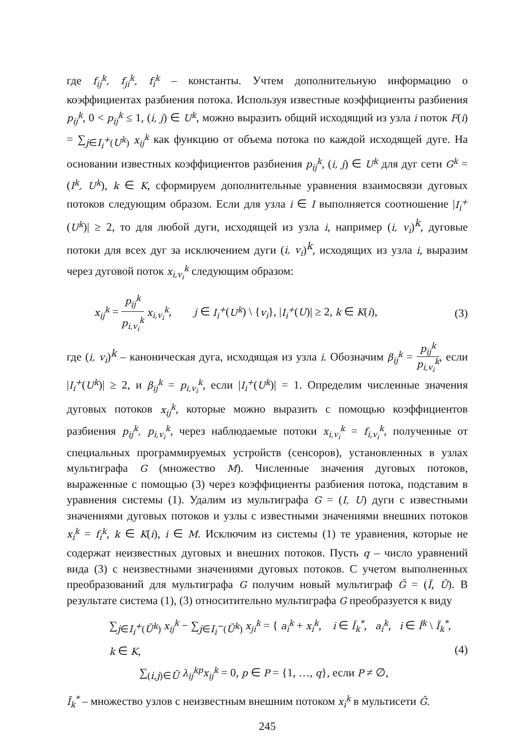где f<sub>ij</sub><sup>k</sup>, f<sub>ji</sub><sup>k</sup>, f<sub>i</sub><sup>k</sup> – константы. Учтем дополнительную информацию о коэффициентах разбиения потока. Используя известные коэффициенты разбиения p<sub>ij</sub><sup>k</sup>, 0 < p<sub>ij</sub><sup>k</sup> ≤ 1, (i, j) ∈ U<sup>k</sup>, можно выразить общий исходящий из узла i поток F(i) = ∑<sub>j∈I<sub>i</sub><sup>+</sup>(U<sup>k</sup>)</sub> x<sub>ij</sub><sup>k</sup> как функцию от объема потока по каждой исходящей дуге. На основании известных коэффициентов разбиения p<sub>ij</sub><sup>k</sup>, (i, j) ∈ U<sup>k</sup> для дуг сети G<sup>k</sup> = (I<sup>k</sup>, U<sup>k</sup>), k ∈ K, сформируем дополнительные уравнения взаимосвязи дуговых потоков следующим образом. Если для узла i ∈ I выполняется соотношение |I<sub>i</sub><sup>+</sup>(U<sup>k</sup>)| ≥ 2, то для любой дуги, исходящей из узла i, например (i, v<sub>i</sub>)<sup>k</sup>, дуговые потоки для всех дуг за исключением дуги (i, v<sub>i</sub>)<sup>k</sup>, исходящих из узла i, выразим через дуговой поток x<sub>i,v<sub>i</sub></sub><sup>k</sup> следующим образом:
x<sub>ij</sub><sup>k</sup> = p<sub>ij</sub><sup>k</sup> p<sub>i,v<sub>i</sub></sub><sup>k</sup> x<sub>i,v<sub>i</sub></sub><sup>k</sup>, j ∈ I<sub>i</sub><sup>+</sup>(U<sup>k</sup>) \ {v<sub>i</sub>}, |I<sub>i</sub><sup>+</sup>(U)| ≥ 2, k ∈ K(i), (3)
где (i, v<sub>i</sub>)<sup>k</sup> – каноническая дуга, исходящая из узла i. Обозначим β<sub>ij</sub><sup>k</sup> = p<sub>ij</sub><sup>k</sup> p<sub>i,v<sub>i</sub></sub><sup>k</sup>, если |I<sub>i</sub><sup>+</sup>(U<sup>k</sup>)| ≥ 2, и β<sub>ij</sub><sup>k</sup> = p<sub>i,v<sub>i</sub></sub><sup>k</sup>, если |I<sub>i</sub><sup>+</sup>(U<sup>k</sup>)| = 1. Определим численные значения дуговых потоков x<sub>ij</sub><sup>k</sup>, которые можно выразить с помощью коэффициентов разбиения p<sub>ij</sub><sup>k</sup>, p<sub>i,v<sub>i</sub></sub><sup>k</sup>, через наблюдаемые потоки x<sub>i,v<sub>i</sub></sub><sup>k</sup> = f<sub>i,v<sub>i</sub></sub><sup>k</sup>, полученные от специальных программируемых устройств (сенсоров), установленных в узлах мультиграфа G (множество M). Численные значения дуговых потоков, выраженные с помощью (3) через коэффициенты разбиения потока, подставим в уравнения системы (1). Удалим из мультиграфа G = (I, U) дуги с известными значениями дуговых потоков и узлы с известными значениями внешних потоков x<sub>i</sub><sup>k</sup> = f<sub>i</sub><sup>k</sup>, k ∈ K(i), i ∈ M. Исключим из системы (1) те уравнения, которые не содержат неизвестных дуговых и внешних потоков. Пусть q – число уравнений вида (3) с неизвестными значениями дуговых потоков. С учетом выполненных преобразований для мультиграфа G получим новый мультиграф Ḡ = (Ī, Ū). В результате система (1), (3) относитительно мультиграфа G преобразуется к виду
∑<sub>j∈I<sub>i</sub><sup>+</sup>(Ū<sup>k</sup>)</sub> x<sub>ij</sub><sup>k</sup> − ∑<sub>j∈I<sub>i</sub><sup>−</sup>(Ū<sup>k</sup>)</sub> x<sub>ji</sub><sup>k</sup> = { a<sub>i</sub><sup>k</sup> + x<sub>i</sub><sup>k</sup>, i ∈ Ī<sub>k</sub><sup>*</sup>, a<sub>i</sub><sup>k</sup>, i ∈ Ī<sup>k</sup> \ Ī<sub>k</sub><sup>*</sup>, k ∈ K,
∑<sub>(i,j)∈Ū</sub> λ<sub>ij</sub><sup>kp</sup>x<sub>ij</sub><sup>k</sup> = 0, p ∈ P = {1, …, q}, если P ≠ ∅,
(4)
Ī<sub>k</sub><sup>*</sup> – множество узлов с неизвестным внешним потоком x<sub>i</sub><sup>k</sup> в мультисети Ḡ.
245